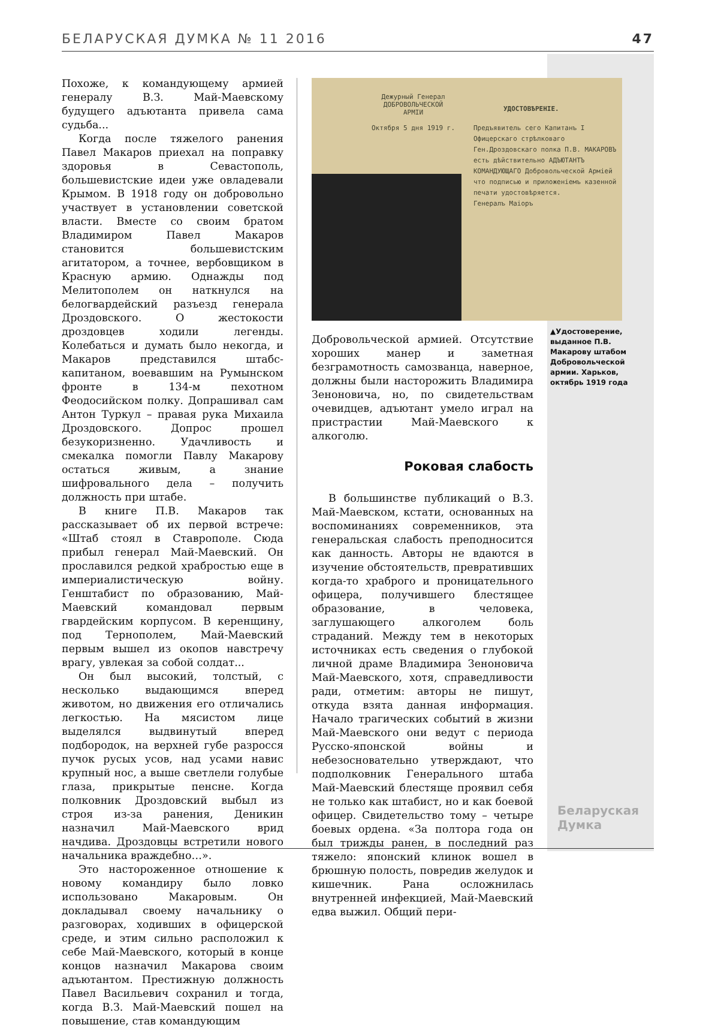БЕЛАРУСКАЯ ДУМКА № 11 2016 47
Похоже, к командующему армией генералу В.З. Май-Маевскому будущего адъютанта привела сама судьба...
Когда после тяжелого ранения Павел Макаров приехал на поправку здоровья в Севастополь, большевистские идеи уже овладевали Крымом. В 1918 году он добровольно участвует в установлении советской власти. Вместе со своим братом Владимиром Павел Макаров становится большевистским агитатором, а точнее, вербовщиком в Красную армию. Однажды под Мелитополем он наткнулся на белогвардейский разъезд генерала Дроздовского. О жестокости дроздовцев ходили легенды. Колебаться и думать было некогда, и Макаров представился штабс-капитаном, воевавшим на Румынском фронте в 134-м пехотном Феодосийском полку. Допрашивал сам Антон Туркул – правая рука Михаила Дроздовского. Допрос прошел безукоризненно. Удачливость и смекалка помогли Павлу Макарову остаться живым, а знание шифровального дела – получить должность при штабе.
В книге П.В. Макаров так рассказывает об их первой встрече: «Штаб стоял в Ставрополе. Сюда прибыл генерал Май-Маевский. Он прославился редкой храбростью еще в империалистическую войну. Генштабист по образованию, Май-Маевский командовал первым гвардейским корпусом. В керенщину, под Тернополем, Май-Маевский первым вышел из окопов навстречу врагу, увлекая за собой солдат...
Он был высокий, толстый, с несколько выдающимся вперед животом, но движения его отличались легкостью. На мясистом лице выделялся выдвинутый вперед подбородок, на верхней губе разросся пучок русых усов, над усами навис крупный нос, а выше светлели голубые глаза, прикрытые пенсне. Когда полковник Дроздовский выбыл из строя из-за ранения, Деникин назначил Май-Маевского врид начдива. Дроздовцы встретили нового начальника враждебно…».
Это настороженное отношение к новому командиру было ловко использовано Макаровым. Он докладывал своему начальнику о разговорах, ходивших в офицерской среде, и этим сильно расположил к себе Май-Маевского, который в конце концов назначил Макарова своим адъютантом. Престижную должность Павел Васильевич сохранил и тогда, когда В.З. Май-Маевский пошел на повышение, став командующим
Дежурный Генерал
ДОБРОВОЛЬЧЕСКОЙ
АРМІИ
Октября 5 дня 1919 г.
УДОСТОВѢРЕНІЕ.
Предъявитель сего Капитанъ I Офицерскаго стрѣлковаго Ген.Дроздовскаго полка П.В. МАКАРОВЪ есть дѣйствительно АДЪЮТАНТЪ КОМАНДУЮЩАГО Добровольческой Арміей что подписью и приложеніемъ казенной печати удостовѣряется.
Генералъ Маіоръ
▲Удостоверение, выданное П.В. Макарову штабом Добровольческой армии. Харьков, октябрь 1919 года
Добровольческой армией. Отсутствие хороших манер и заметная безграмотность самозванца, наверное, должны были насторожить Владимира Зеноновича, но, по свидетельствам очевидцев, адъютант умело играл на пристрастии Май-Маевского к алкоголю.
Роковая слабость
В большинстве публикаций о В.З. Май-Маевском, кстати, основанных на воспоминаниях современников, эта генеральская слабость преподносится как данность. Авторы не вдаются в изучение обстоятельств, превративших когда-то храброго и проницательного офицера, получившего блестящее образование, в человека, заглушающего алкоголем боль страданий. Между тем в некоторых источниках есть сведения о глубокой личной драме Владимира Зеноновича Май-Маевского, хотя, справедливости ради, отметим: авторы не пишут, откуда взята данная информация. Начало трагических событий в жизни Май-Маевского они ведут с периода Русско-японской войны и небезосновательно утверждают, что подполковник Генерального штаба Май-Маевский блестяще проявил себя не только как штабист, но и как боевой офицер. Свидетельство тому – четыре боевых ордена. «За полтора года он был трижды ранен, в последний раз тяжело: японский клинок вошел в брюшную полость, повредив желудок и кишечник. Рана осложнилась внутренней инфекцией, Май-Маевский едва выжил. Общий пери-
Беларуская
Думка